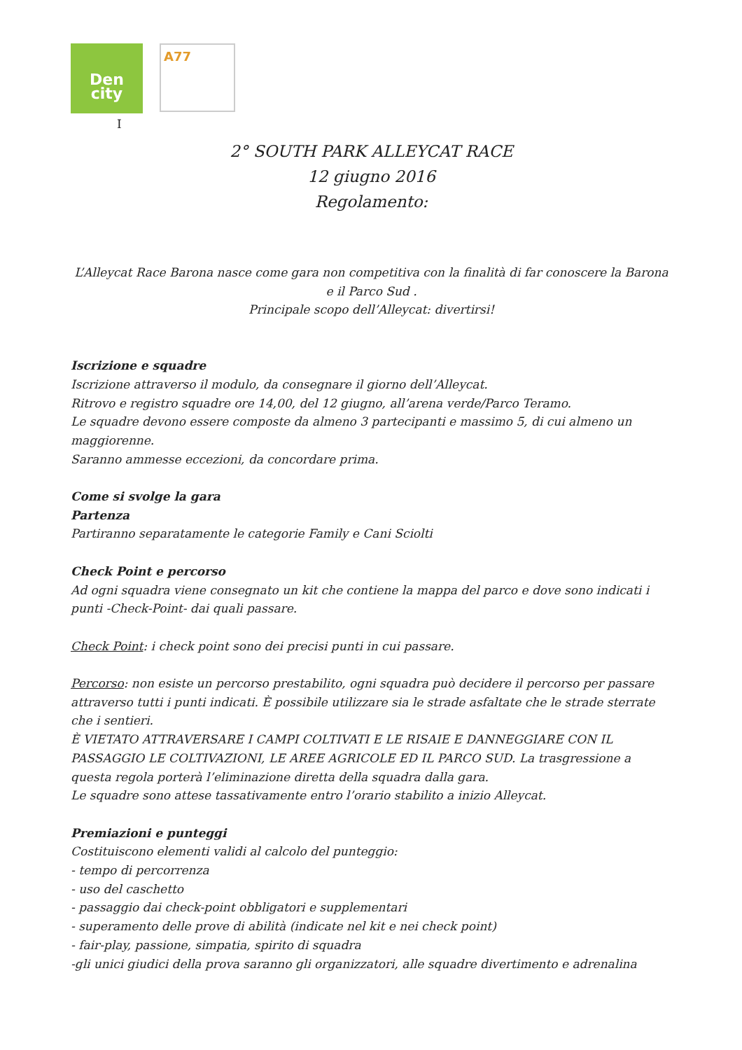Den
city
A77
I
2° SOUTH PARK ALLEYCAT RACE
12 giugno 2016
Regolamento:
L’Alleycat Race Barona nasce come gara non competitiva con la finalità di far conoscere la Barona e il Parco Sud .
Principale scopo dell’Alleycat: divertirsi!
Iscrizione e squadre
Iscrizione attraverso il modulo, da consegnare il giorno dell’Alleycat.
Ritrovo e registro squadre ore 14,00, del 12 giugno, all’arena verde/Parco Teramo.
Le squadre devono essere composte da almeno 3 partecipanti e massimo 5, di cui almeno un maggiorenne.
Saranno ammesse eccezioni, da concordare prima.
Come si svolge la gara
Partenza
Partiranno separatamente le categorie Family e Cani Sciolti
Check Point e percorso
Ad ogni squadra viene consegnato un kit che contiene la mappa del parco e dove sono indicati i punti -Check-Point- dai quali passare.
Check Point: i check point sono dei precisi punti in cui passare.
Percorso: non esiste un percorso prestabilito, ogni squadra può decidere il percorso per passare attraverso tutti i punti indicati. È possibile utilizzare sia le strade asfaltate che le strade sterrate che i sentieri.
È VIETATO ATTRAVERSARE I CAMPI COLTIVATI E LE RISAIE E DANNEGGIARE CON IL PASSAGGIO LE COLTIVAZIONI, LE AREE AGRICOLE ED IL PARCO SUD. La trasgressione a questa regola porterà l’eliminazione diretta della squadra dalla gara.
Le squadre sono attese tassativamente entro l’orario stabilito a inizio Alleycat.
Premiazioni e punteggi
Costituiscono elementi validi al calcolo del punteggio:
- tempo di percorrenza
- uso del caschetto
- passaggio dai check-point obbligatori e supplementari
- superamento delle prove di abilità (indicate nel kit e nei check point)
- fair-play, passione, simpatia, spirito di squadra
-gli unici giudici della prova saranno gli organizzatori, alle squadre divertimento e adrenalina